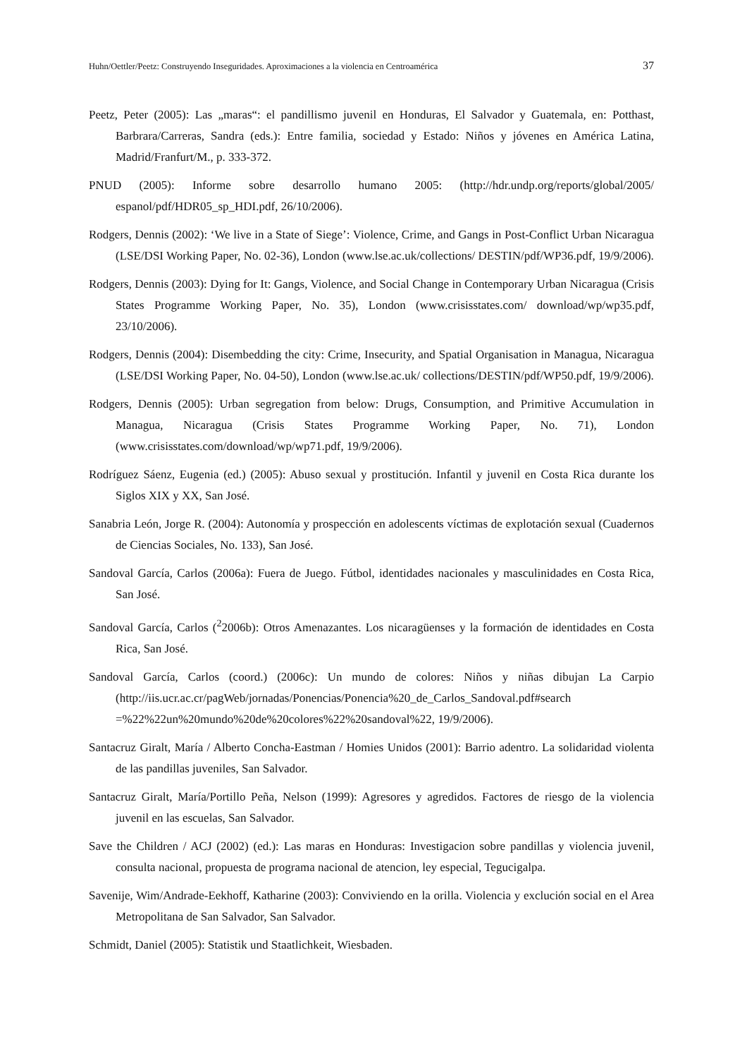Huhn/Oettler/Peetz: Construyendo Inseguridades. Aproximaciones a la violencia en Centroamérica 37
Peetz, Peter (2005): Las „maras“: el pandillismo juvenil en Honduras, El Salvador y Guatemala, en: Potthast, Barbrara/Carreras, Sandra (eds.): Entre familia, sociedad y Estado: Niños y jóvenes en América Latina, Madrid/Franfurt/M., p. 333-372.
PNUD (2005): Informe sobre desarrollo humano 2005: (http://hdr.undp.org/reports/global/2005/ espanol/pdf/HDR05_sp_HDI.pdf, 26/10/2006).
Rodgers, Dennis (2002): ‘We live in a State of Siege’: Violence, Crime, and Gangs in Post-Conflict Urban Nicaragua (LSE/DSI Working Paper, No. 02-36), London (www.lse.ac.uk/collections/ DESTIN/pdf/WP36.pdf, 19/9/2006).
Rodgers, Dennis (2003): Dying for It: Gangs, Violence, and Social Change in Contemporary Urban Nicaragua (Crisis States Programme Working Paper, No. 35), London (www.crisisstates.com/ download/wp/wp35.pdf, 23/10/2006).
Rodgers, Dennis (2004): Disembedding the city: Crime, Insecurity, and Spatial Organisation in Managua, Nicaragua (LSE/DSI Working Paper, No. 04-50), London (www.lse.ac.uk/ collections/DESTIN/pdf/WP50.pdf, 19/9/2006).
Rodgers, Dennis (2005): Urban segregation from below: Drugs, Consumption, and Primitive Accumulation in Managua, Nicaragua (Crisis States Programme Working Paper, No. 71), London (www.crisisstates.com/download/wp/wp71.pdf, 19/9/2006).
Rodríguez Sáenz, Eugenia (ed.) (2005): Abuso sexual y prostitución. Infantil y juvenil en Costa Rica durante los Siglos XIX y XX, San José.
Sanabria León, Jorge R. (2004): Autonomía y prospección en adolescents víctimas de explotación sexual (Cuadernos de Ciencias Sociales, No. 133), San José.
Sandoval García, Carlos (2006a): Fuera de Juego. Fútbol, identidades nacionales y masculinidades en Costa Rica, San José.
Sandoval García, Carlos (<sup>2</sup>2006b): Otros Amenazantes. Los nicaragüenses y la formación de identidades en Costa Rica, San José.
Sandoval García, Carlos (coord.) (2006c): Un mundo de colores: Niños y niñas dibujan La Carpio (http://iis.ucr.ac.cr/pagWeb/jornadas/Ponencias/Ponencia%20_de_Carlos_Sandoval.pdf#search =%22%22un%20mundo%20de%20colores%22%20sandoval%22, 19/9/2006).
Santacruz Giralt, María / Alberto Concha-Eastman / Homies Unidos (2001): Barrio adentro. La solidaridad violenta de las pandillas juveniles, San Salvador.
Santacruz Giralt, María/Portillo Peña, Nelson (1999): Agresores y agredidos. Factores de riesgo de la violencia juvenil en las escuelas, San Salvador.
Save the Children / ACJ (2002) (ed.): Las maras en Honduras: Investigacion sobre pandillas y violencia juvenil, consulta nacional, propuesta de programa nacional de atencion, ley especial, Tegucigalpa.
Savenije, Wim/Andrade-Eekhoff, Katharine (2003): Conviviendo en la orilla. Violencia y exclución social en el Area Metropolitana de San Salvador, San Salvador.
Schmidt, Daniel (2005): Statistik und Staatlichkeit, Wiesbaden.